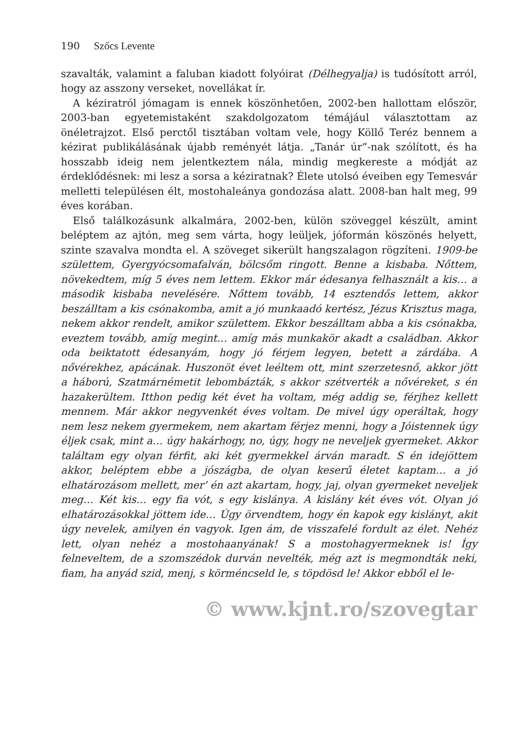190 Szőcs Levente
szavalták, valamint a faluban kiadott folyóirat (Délhegyalja) is tudósított arról, hogy az asszony verseket, novellákat ír.
A kéziratról jómagam is ennek köszönhetően, 2002-ben hallottam először, 2003-ban egyetemistaként szakdolgozatom témájául választottam az önéletrajzot. Első perctől tisztában voltam vele, hogy Köllő Teréz bennem a kézirat publikálásának újabb reményét látja. „Tanár úr”-nak szólított, és ha hosszabb ideig nem jelentkeztem nála, mindig megkereste a módját az érdeklődésnek: mi lesz a sorsa a kéziratnak? Élete utolsó éveiben egy Temesvár melletti településen élt, mostohaleánya gondozása alatt. 2008-ban halt meg, 99 éves korában.
Első találkozásunk alkalmára, 2002-ben, külön szöveggel készült, amint beléptem az ajtón, meg sem várta, hogy leüljek, jóformán köszönés helyett, szinte szavalva mondta el. A szöveget sikerült hangszalagon rögzíteni. 1909-be születtem, Gyergyócsomafalván, bölcsőm ringott. Benne a kisbaba. Nőttem, növekedtem, míg 5 éves nem lettem. Ekkor már édesanya felhasznált a kis… a második kisbaba nevelésére. Nőttem tovább, 14 esztendős lettem, akkor beszálltam a kis csónakomba, amit a jó munkaadó kertész, Jézus Krisztus maga, nekem akkor rendelt, amikor születtem. Ekkor beszálltam abba a kis csónakba, eveztem tovább, amíg megint… amíg más munkakör akadt a családban. Akkor oda beiktatott édesanyám, hogy jó férjem legyen, betett a zárdába. A nővérekhez, apácának. Huszonöt évet leéltem ott, mint szerzetesnő, akkor jött a háború, Szatmárnémetit lebombázták, s akkor szétverték a nővéreket, s én hazakerültem. Itthon pedig két évet ha voltam, még addig se, férjhez kellett mennem. Már akkor negyvenkét éves voltam. De mivel úgy operáltak, hogy nem lesz nekem gyermekem, nem akartam férjez menni, hogy a Jóistennek úgy éljek csak, mint a… úgy hakárhogy, no, úgy, hogy ne neveljek gyermeket. Akkor találtam egy olyan férfit, aki két gyermekkel árván maradt. S én idejöttem akkor, beléptem ebbe a jószágba, de olyan keserű életet kaptam… a jó elhatározásom mellett, mer’ én azt akartam, hogy, jaj, olyan gyermeket neveljek meg… Két kis… egy fia vót, s egy kislánya. A kislány két éves vót. Olyan jó elhatározásokkal jöttem ide… Úgy örvendtem, hogy én kapok egy kislányt, akit úgy nevelek, amilyen én vagyok. Igen ám, de visszafelé fordult az élet. Nehéz lett, olyan nehéz a mostohaanyának! S a mostohagyermeknek is! Így felneveltem, de a szomszédok durván nevelték, még azt is megmondták neki, fiam, ha anyád szid, menj, s körméncseld le, s töpdösd le! Akkor ebből el le-
© www.kjnt.ro/szovegtar